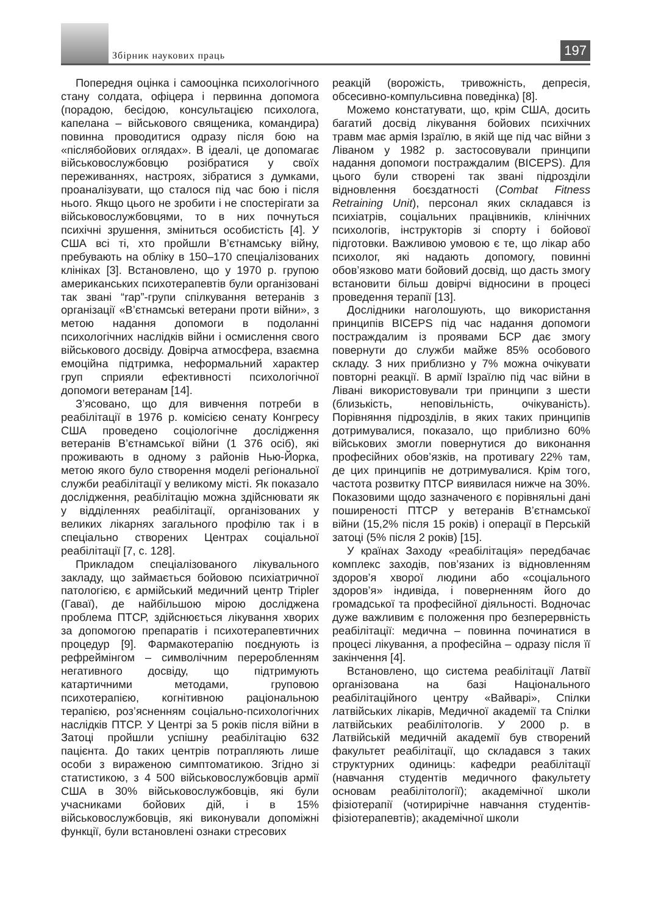Збірник наукових праць
197
Попередня оцінка і самооцінка психологічного стану солдата, офіцера і первинна допомога (порадою, бесідою, консультацією психолога, капелана – військового священика, командира) повинна проводитися одразу після бою на «післябойових оглядах». В ідеалі, це допомагає військовослужбовцю розібратися у своїх переживаннях, настроях, зібратися з думками, проаналізувати, що сталося під час бою і після нього. Якщо цього не зробити і не спостерігати за військовослужбовцями, то в них почнуться психічні зрушення, зміниться особистість [4]. У США всі ті, хто пройшли В’єтнамську війну, пребувають на обліку в 150–170 спеціалізованих клініках [3]. Встановлено, що у 1970 р. групою американських психотерапевтів були організовані так звані “rap”-групи спілкування ветеранів з організації «В’єтнамські ветерани проти війни», з метою надання допомоги в подоланні психологічних наслідків війни і осмислення свого військового досвіду. Довірча атмосфера, взаємна емоційна підтримка, неформальний характер груп сприяли ефективності психологічної допомоги ветеранам [14].
З’ясовано, що для вивчення потреби в реабілітації в 1976 р. комісією сенату Конгресу США проведено соціологічне дослідження ветеранів В’єтнамської війни (1 376 осіб), які проживають в одному з районів Нью-Йорка, метою якого було створення моделі регіональної служби реабілітації у великому місті. Як показало дослідження, реабілітацію можна здійснювати як у відділеннях реабілітації, організованих у великих лікарнях загального профілю так і в спеціально створених Центрах соціальної реабілітації [7, с. 128].
Прикладом спеціалізованого лікувального закладу, що займається бойовою психіатричної патологією, є армійський медичний центр Tripler (Гаваї), де найбільшою мірою досліджена проблема ПТСР, здійснюється лікування хворих за допомогою препаратів і психотерапевтичних процедур [9]. Фармакотерапію поєднують із рефреймінгом – символічним переробленням негативного досвіду, що підтримують катартичними методами, груповою психотерапією, когнітивною раціональною терапією, роз’ясненням соціально-психологічних наслідків ПТСР. У Центрі за 5 років після війни в Затоці пройшли успішну реабілітацію 632 пацієнта. До таких центрів потрапляють лише особи з вираженою симптоматикою. Згідно зі статистикою, з 4 500 військовослужбовців армії США в 30% військовослужбовців, які були учасниками бойових дій, і в 15% військовослужбовців, які виконували допоміжні функції, були встановлені ознаки стресових
реакцій (ворожість, тривожність, депресія, обсесивно-компульсивна поведінка) [8].
Можемо констатувати, що, крім США, досить багатий досвід лікування бойових психічних травм має армія Ізраїлю, в якій ще під час війни з Ліваном у 1982 р. застосовували принципи надання допомоги постраждалим (BICEPS). Для цього були створені так звані підрозділи відновлення боєздатності (Combat Fitness Retraining Unit), персонал яких складався із психіатрів, соціальних працівників, клінічних психологів, інструкторів зі спорту і бойової підготовки. Важливою умовою є те, що лікар або психолог, які надають допомогу, повинні обов’язково мати бойовий досвід, що дасть змогу встановити більш довірчі відносини в процесі проведення терапії [13].
Дослідники наголошують, що використання принципів BICEPS під час надання допомоги постраждалим із проявами БСР дає змогу повернути до служби майже 85% особового складу. З них приблизно у 7% можна очікувати повторні реакції. В армії Ізраїлю під час війни в Лівані використовували три принципи з шести (близькість, неповільність, очікуваність). Порівняння підрозділів, в яких таких принципів дотримувалися, показало, що приблизно 60% військових змогли повернутися до виконання професійних обов’язків, на противагу 22% там, де цих принципів не дотримувалися. Крім того, частота розвитку ПТСР виявилася нижче на 30%. Показовими щодо зазначеного є порівняльні дані поширеності ПТСР у ветеранів В’єтнамської війни (15,2% після 15 років) і операції в Перській затоці (5% після 2 років) [15].
У країнах Заходу «реабілітація» передбачає комплекс заходів, пов’язаних із відновленням здоров’я хворої людини або «соціального здоров’я» індивіда, і поверненням його до громадської та професійної діяльності. Водночас дуже важливим є положення про безперервність реабілітації: медична – повинна починатися в процесі лікування, а професійна – одразу після її закінчення [4].
Встановлено, що система реабілітації Латвії організована на базі Національного реабілітаційного центру «Вайварі», Спілки латвійських лікарів, Медичної академії та Спілки латвійських реабілітологів. У 2000 р. в Латвійській медичній академії був створений факультет реабілітації, що складався з таких структурних одиниць: кафедри реабілітації (навчання студентів медичного факультету основам реабілітології); академічної школи фізіотерапії (чотирирічне навчання студентів-фізіотерапевтів); академічної школи